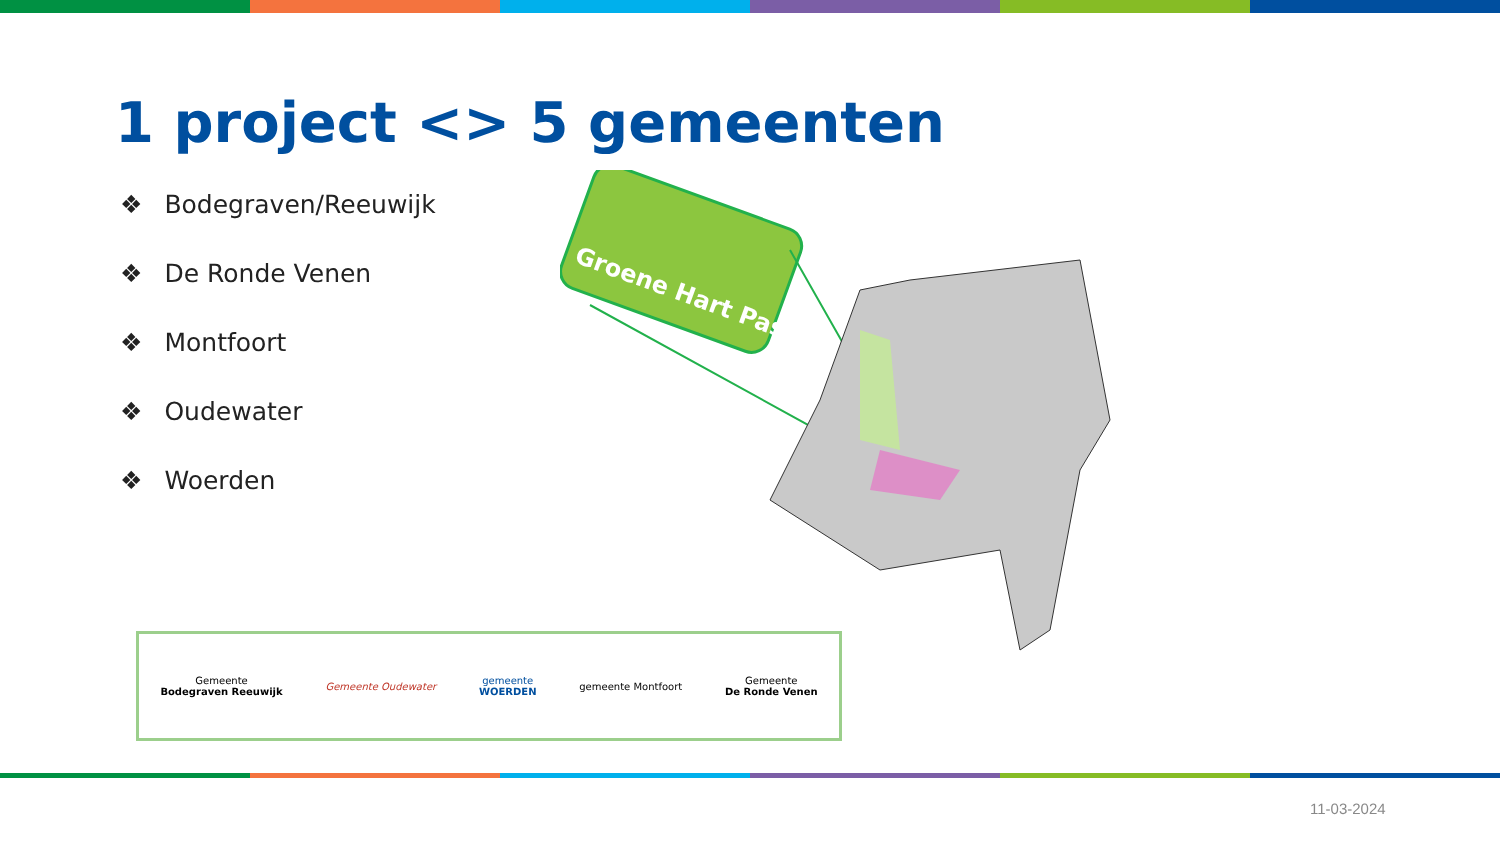1 project <> 5 gemeenten
❖ Bodegraven/Reeuwijk
❖ De Ronde Venen
❖ Montfoort
❖ Oudewater
❖ Woerden
Groene Hart Pas
Gemeente
Bodegraven Reeuwijk
Gemeente Oudewater
gemeente
WOERDEN
gemeente Montfoort
Gemeente
De Ronde Venen
11-03-2024